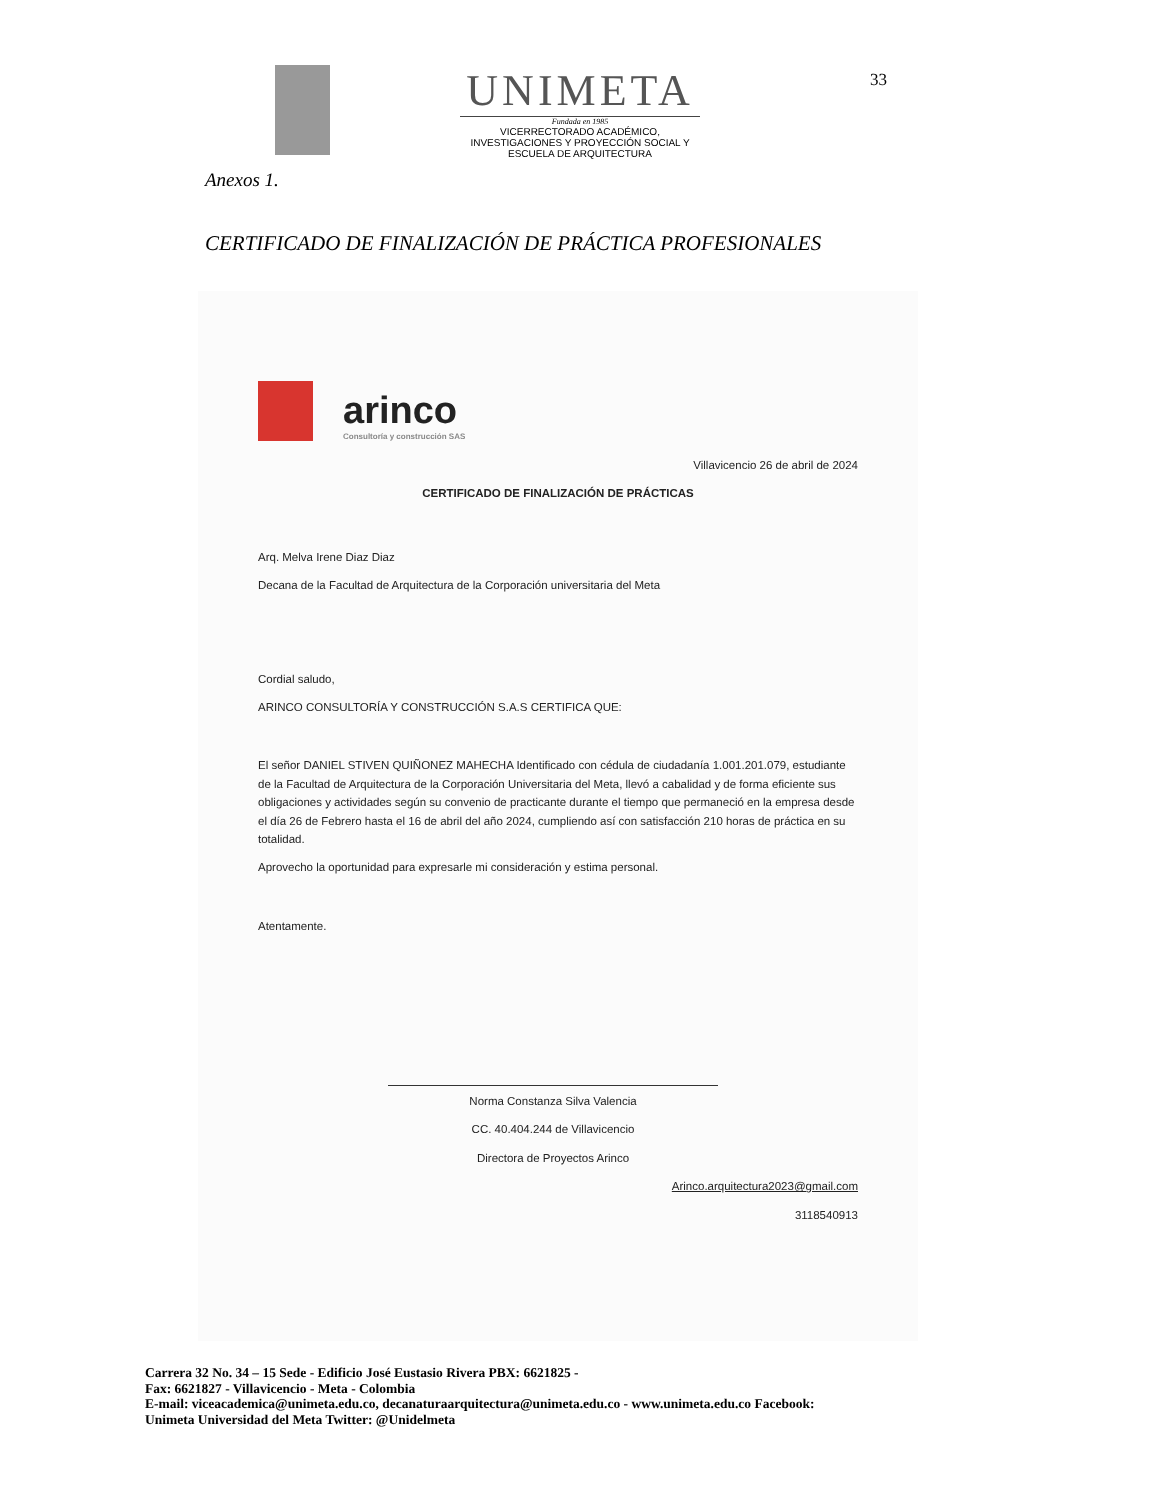UNIMETA
Fundada en 1985
VICERRECTORADO ACADÉMICO,
INVESTIGACIONES Y PROYECCIÓN SOCIAL Y
ESCUELA DE ARQUITECTURA
33
Anexos 1.
CERTIFICADO DE FINALIZACIÓN DE PRÁCTICA PROFESIONALES
arinco
Consultoría y construcción SAS
Villavicencio 26 de abril de 2024
CERTIFICADO DE FINALIZACIÓN DE PRÁCTICAS
Arq. Melva Irene Diaz Diaz
Decana de la Facultad de Arquitectura de la Corporación universitaria del Meta
Cordial saludo,
ARINCO CONSULTORÍA Y CONSTRUCCIÓN S.A.S CERTIFICA QUE:
El señor DANIEL STIVEN QUIÑONEZ MAHECHA Identificado con cédula de ciudadanía 1.001.201.079, estudiante de la Facultad de Arquitectura de la Corporación Universitaria del Meta, llevó a cabalidad y de forma eficiente sus obligaciones y actividades según su convenio de practicante durante el tiempo que permaneció en la empresa desde el día 26 de Febrero hasta el 16 de abril del año 2024, cumpliendo así con satisfacción 210 horas de práctica en su totalidad.
Aprovecho la oportunidad para expresarle mi consideración y estima personal.
Atentamente.
Norma Constanza Silva Valencia
CC. 40.404.244 de Villavicencio
Directora de Proyectos Arinco
Arinco.arquitectura2023@gmail.com
3118540913
Carrera 32 No. 34 – 15 Sede - Edificio José Eustasio Rivera PBX: 6621825 -
Fax: 6621827 - Villavicencio - Meta - Colombia
E-mail: viceacademica@unimeta.edu.co, decanaturaarquitectura@unimeta.edu.co - www.unimeta.edu.co Facebook:
Unimeta Universidad del Meta Twitter: @Unidelmeta